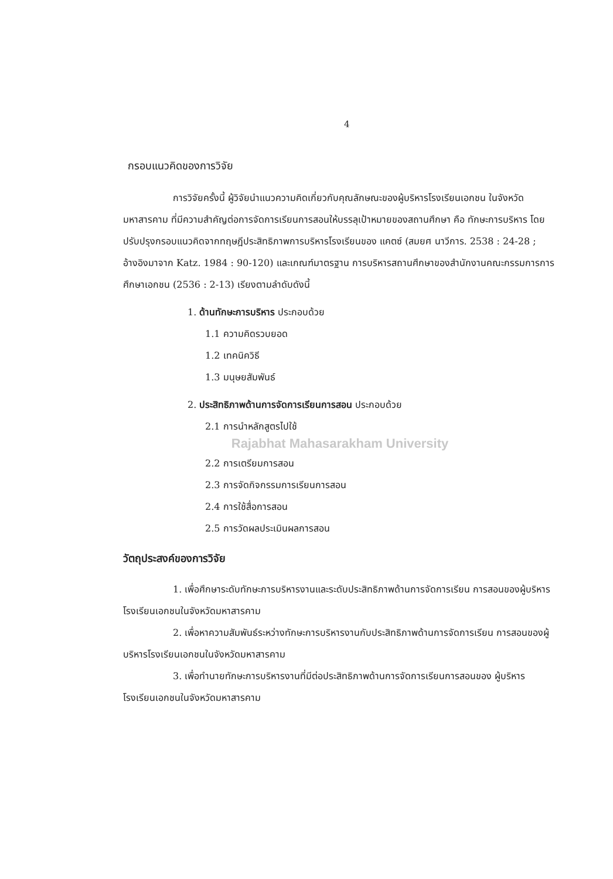4
กรอบแนวคิดของการวิจัย
การวิจัยครั้งนี้ ผู้วิจัยนำแนวความคิดเกี่ยวกับคุณลักษณะของผู้บริหารโรงเรียนเอกชน ในจังหวัดมหาสารคาม ที่มีความสำคัญต่อการจัดการเรียนการสอนให้บรรลุเป้าหมายของสถานศึกษา คือ ทักษะการบริหาร โดยปรับปรุงกรอบแนวคิดจากทฤษฎีประสิทธิภาพการบริหารโรงเรียนของ แคตซ์ (สมยศ นาวีการ. 2538 : 24-28 ; อ้างอิงมาจาก Katz. 1984 : 90-120) และเกณฑ์มาตรฐาน การบริหารสถานศึกษาของสำนักงานคณะกรรมการการศึกษาเอกชน (2536 : 2-13) เรียงตามลำดับดังนี้
1. ด้านทักษะการบริหาร ประกอบด้วย
1.1 ความคิดรวบยอด
1.2 เทคนิควิธี
1.3 มนุษยสัมพันธ์
2. ประสิทธิภาพด้านการจัดการเรียนการสอน ประกอบด้วย
2.1 การนำหลักสูตรไปใช้
Rajabhat Mahasarakham University
2.2 การเตรียมการสอน
2.3 การจัดกิจกรรมการเรียนการสอน
2.4 การใช้สื่อการสอน
2.5 การวัดผลประเมินผลการสอน
วัตถุประสงค์ของการวิจัย
1. เพื่อศึกษาระดับทักษะการบริหารงานและระดับประสิทธิภาพด้านการจัดการเรียน การสอนของผู้บริหารโรงเรียนเอกชนในจังหวัดมหาสารคาม
2. เพื่อหาความสัมพันธ์ระหว่างทักษะการบริหารงานกับประสิทธิภาพด้านการจัดการเรียน การสอนของผู้บริหารโรงเรียนเอกชนในจังหวัดมหาสารคาม
3. เพื่อทำนายทักษะการบริหารงานที่มีต่อประสิทธิภาพด้านการจัดการเรียนการสอนของ ผู้บริหารโรงเรียนเอกชนในจังหวัดมหาสารคาม